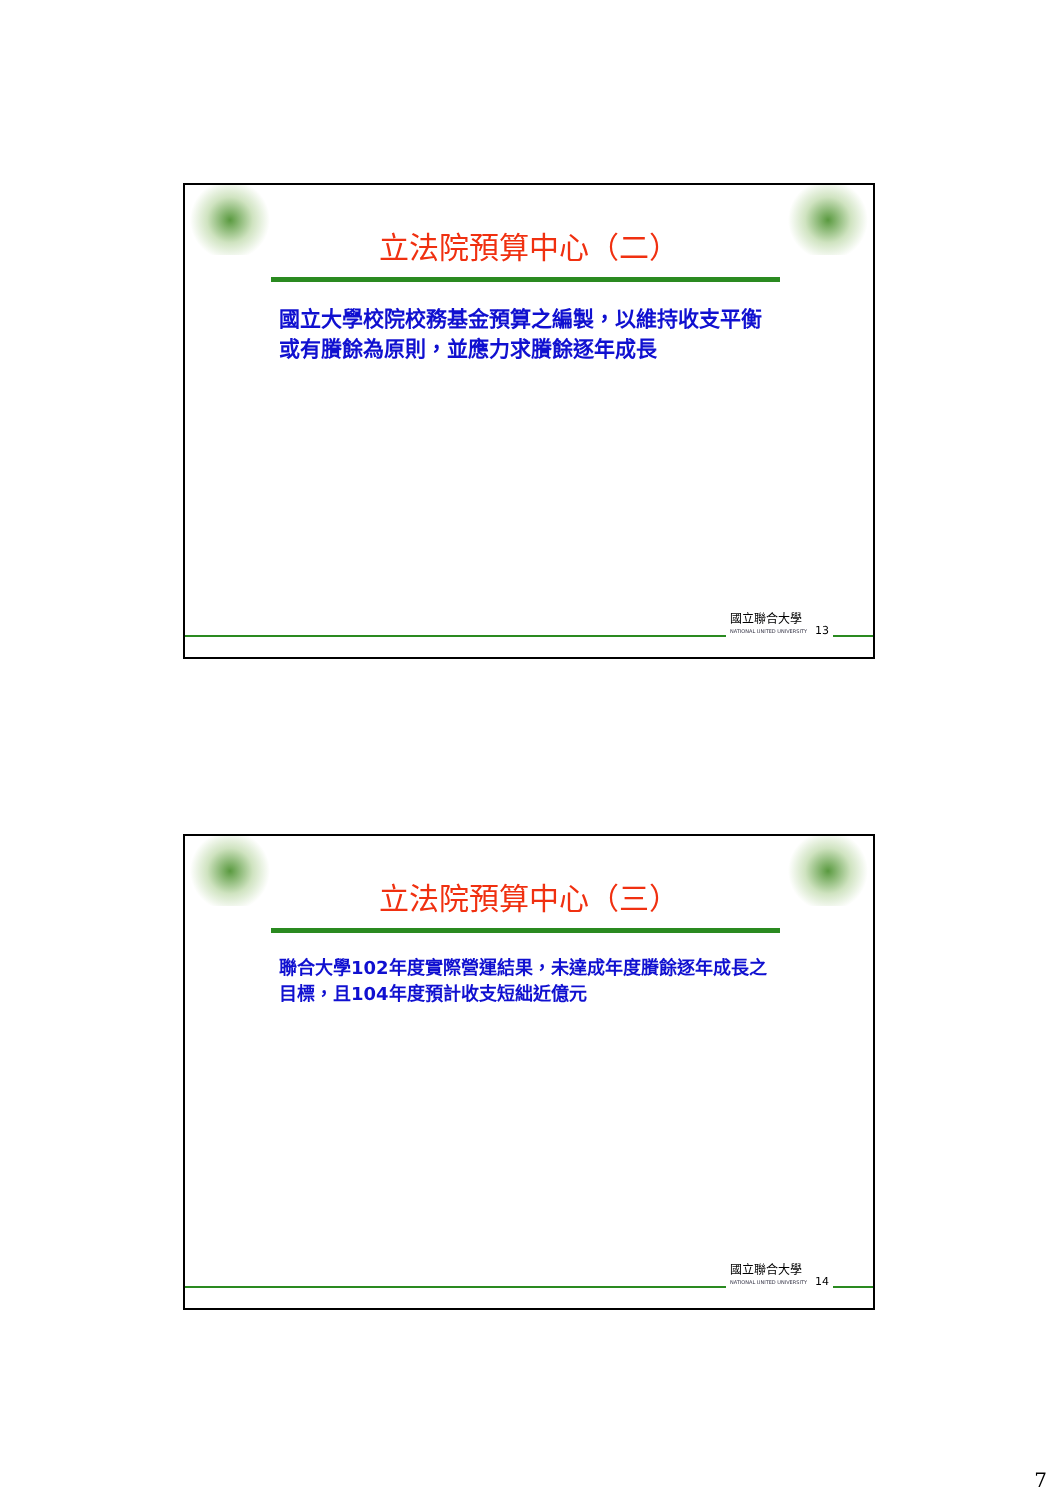立法院預算中心（二）
國立大學校院校務基金預算之編製，以維持收支平衡或有賸餘為原則，並應力求賸餘逐年成長
國立聯合大學
NATIONAL UNITED UNIVERSITY
13
立法院預算中心（三）
聯合大學102年度實際營運結果，未達成年度賸餘逐年成長之目標，且104年度預計收支短絀近億元
國立聯合大學
NATIONAL UNITED UNIVERSITY
14
7